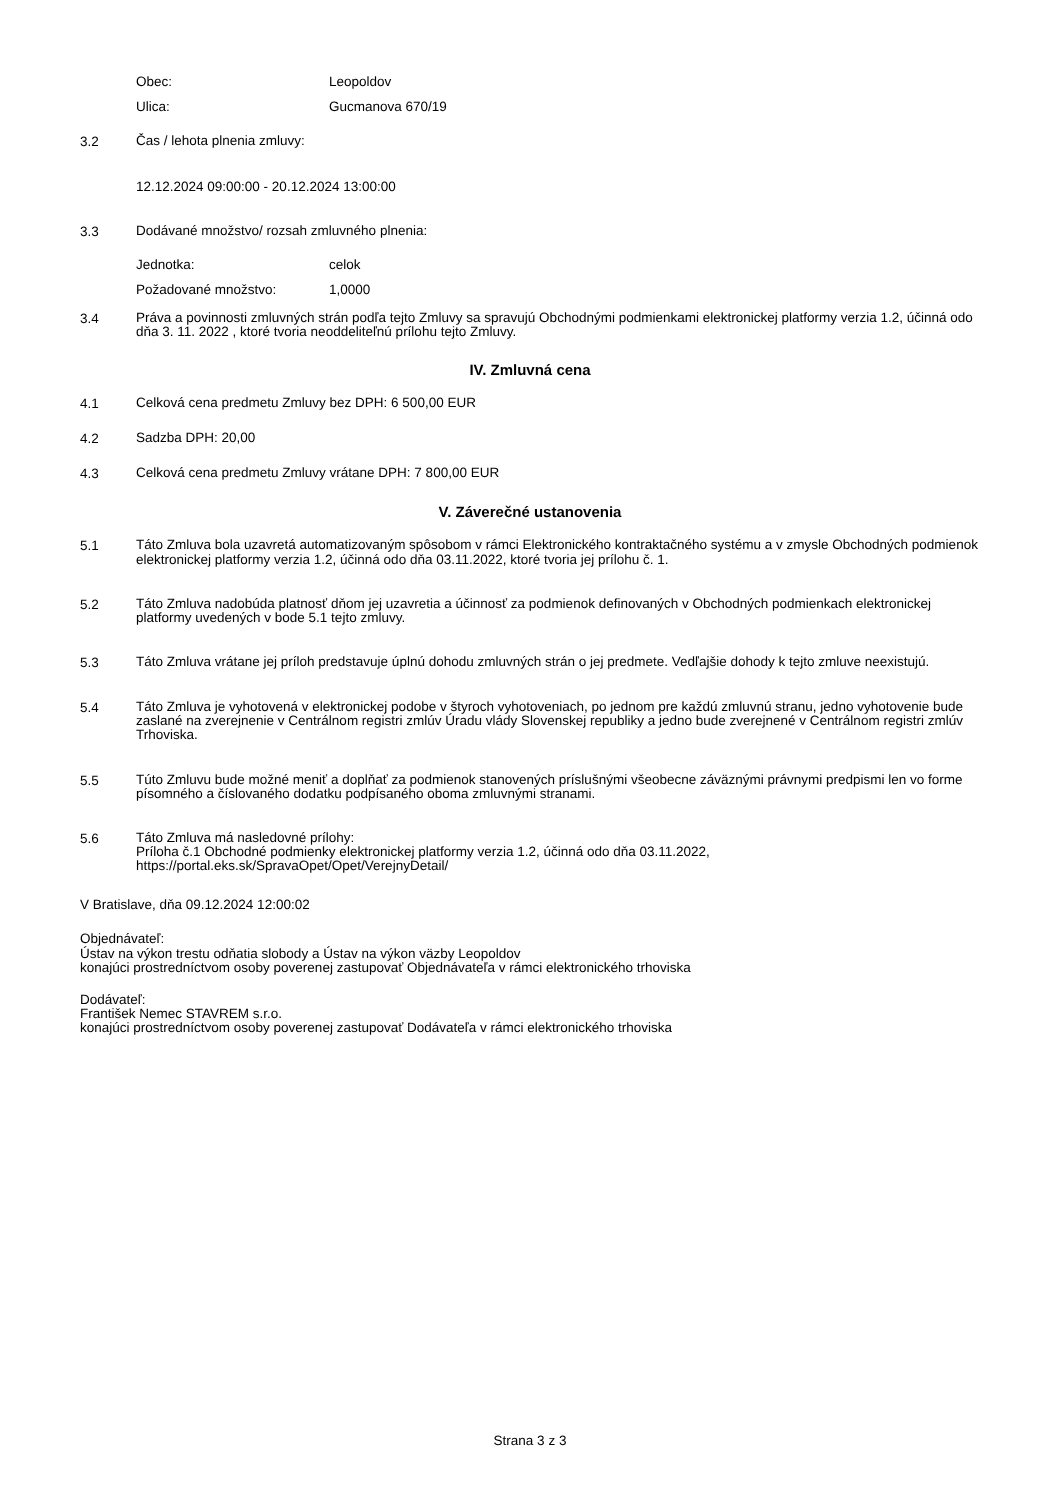Obec: Leopoldov
Ulica: Gucmanova 670/19
3.2 Čas / lehota plnenia zmluvy:
12.12.2024 09:00:00 - 20.12.2024 13:00:00
3.3 Dodávané množstvo/ rozsah zmluvného plnenia:
Jednotka: celok
Požadované množstvo: 1,0000
3.4 Práva a povinnosti zmluvných strán podľa tejto Zmluvy sa spravujú Obchodnými podmienkami elektronickej platformy verzia 1.2, účinná odo dňa 3. 11. 2022 , ktoré tvoria neoddeliteľnú prílohu tejto Zmluvy.
IV. Zmluvná cena
4.1 Celková cena predmetu Zmluvy bez DPH: 6 500,00 EUR
4.2 Sadzba DPH: 20,00
4.3 Celková cena predmetu Zmluvy vrátane DPH: 7 800,00 EUR
V. Záverečné ustanovenia
5.1 Táto Zmluva bola uzavretá automatizovaným spôsobom v rámci Elektronického kontraktačného systému a v zmysle Obchodných podmienok elektronickej platformy verzia 1.2, účinná odo dňa 03.11.2022, ktoré tvoria jej prílohu č. 1.
5.2 Táto Zmluva nadobúda platnosť dňom jej uzavretia a účinnosť za podmienok definovaných v Obchodných podmienkach elektronickej platformy uvedených v bode 5.1 tejto zmluvy.
5.3 Táto Zmluva vrátane jej príloh predstavuje úplnú dohodu zmluvných strán o jej predmete. Vedľajšie dohody k tejto zmluve neexistujú.
5.4 Táto Zmluva je vyhotovená v elektronickej podobe v štyroch vyhotoveniach, po jednom pre každú zmluvnú stranu, jedno vyhotovenie bude zaslané na zverejnenie v Centrálnom registri zmlúv Úradu vlády Slovenskej republiky a jedno bude zverejnené v Centrálnom registri zmlúv Trhoviska.
5.5 Túto Zmluvu bude možné meniť a doplňať za podmienok stanovených príslušnými všeobecne záväznými právnymi predpismi len vo forme písomného a číslovaného dodatku podpísaného oboma zmluvnými stranami.
5.6 Táto Zmluva má nasledovné prílohy:
Príloha č.1 Obchodné podmienky elektronickej platformy verzia 1.2, účinná odo dňa 03.11.2022, https://portal.eks.sk/SpravaOpet/Opet/VerejnyDetail/
V Bratislave, dňa 09.12.2024 12:00:02
Objednávateľ:
Ústav na výkon trestu odňatia slobody a Ústav na výkon väzby Leopoldov
konajúci prostredníctvom osoby poverenej zastupovať Objednávateľa v rámci elektronického trhoviska
Dodávateľ:
František Nemec STAVREM s.r.o.
konajúci prostredníctvom osoby poverenej zastupovať Dodávateľa v rámci elektronického trhoviska
Strana 3 z 3